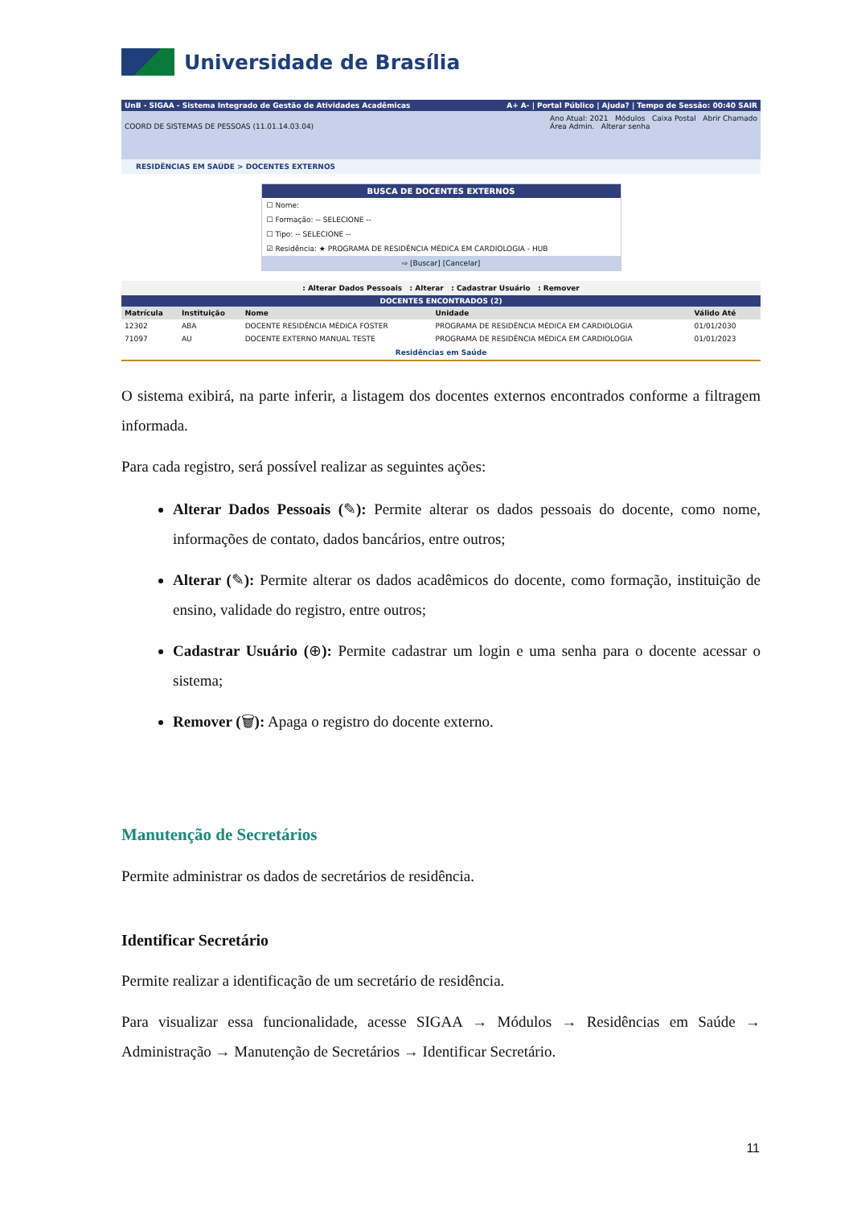Universidade de Brasília
UnB - SIGAA - Sistema Integrado de Gestão de Atividades Acadêmicas A+ A- | Portal Público | Ajuda? | Tempo de Sessão: 00:40 SAIR
COORD DE SISTEMAS DE PESSOAS (11.01.14.03.04) Ano Atual: 2021 Módulos Caixa Postal Abrir Chamado
Área Admin. Alterar senha
RESIDÊNCIAS EM SAÚDE > DOCENTES EXTERNOS
BUSCA DE DOCENTES EXTERNOS
☐ Nome:
☐ Formação: -- SELECIONE --
☐ Tipo: -- SELECIONE --
☑ Residência: ★ PROGRAMA DE RESIDÊNCIA MÉDICA EM CARDIOLOGIA - HUB
⇨ [Buscar] [Cancelar]
: Alterar Dados Pessoais : Alterar : Cadastrar Usuário : Remover
DOCENTES ENCONTRADOS (2)
| Matrícula | Instituição | Nome | Unidade | Válido Até | |
| --- | --- | --- | --- | --- | --- |
| 12302 | ABA | DOCENTE RESIDÊNCIA MÉDICA FOSTER | PROGRAMA DE RESIDÊNCIA MÉDICA EM CARDIOLOGIA | 01/01/2030 | |
| 71097 | AU | DOCENTE EXTERNO MANUAL TESTE | PROGRAMA DE RESIDÊNCIA MÉDICA EM CARDIOLOGIA | 01/01/2023 | |
Residências em Saúde
O sistema exibirá, na parte inferir, a listagem dos docentes externos encontrados conforme a filtragem informada.
Para cada registro, será possível realizar as seguintes ações:
Alterar Dados Pessoais (✎): Permite alterar os dados pessoais do docente, como nome, informações de contato, dados bancários, entre outros;
Alterar (✎): Permite alterar os dados acadêmicos do docente, como formação, instituição de ensino, validade do registro, entre outros;
Cadastrar Usuário (⊕): Permite cadastrar um login e uma senha para o docente acessar o sistema;
Remover (🗑): Apaga o registro do docente externo.
Manutenção de Secretários
Permite administrar os dados de secretários de residência.
Identificar Secretário
Permite realizar a identificação de um secretário de residência.
Para visualizar essa funcionalidade, acesse SIGAA → Módulos → Residências em Saúde → Administração → Manutenção de Secretários → Identificar Secretário.
11